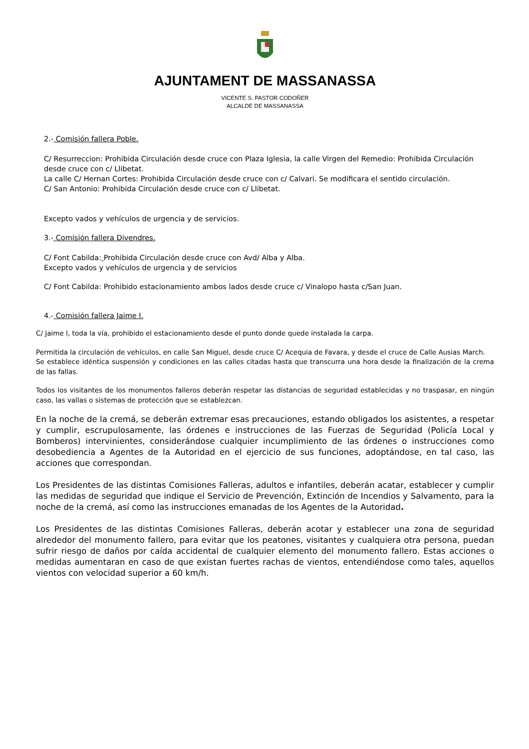AJUNTAMENT DE MASSANASSA
VICENTE S. PASTOR CODOÑER
ALCALDE DE MASSANASSA
2.- Comisión fallera Poble.
C/ Resurreccion: Prohibida Circulación desde cruce con Plaza Iglesia, la calle Virgen del Remedio: Prohibida Circulación desde cruce con c/ Llibetat.
La calle C/ Hernan Cortes: Prohibida Circulación desde cruce con c/ Calvari. Se modificara el sentido circulación.
C/ San Antonio: Prohibida Circulación desde cruce con c/ Llibetat.
Excepto vados y vehículos de urgencia y de servicios.
3.- Comisión fallera Divendres.
C/ Font Cabilda: Prohibida Circulación desde cruce con Avd/ Alba y Alba.
Excepto vados y vehículos de urgencia y de servicios
C/ Font Cabilda: Prohibido estacionamiento ambos lados desde cruce c/ Vinalopo hasta c/San Juan.
4.- Comisión fallera Jaime I.
C/ Jaime I, toda la vía, prohibido el estacionamiento desde el punto donde quede instalada la carpa.
Permitida la circulación de vehículos, en calle San Miguel, desde cruce C/ Acequia de Favara, y desde el cruce de Calle Ausias March.
Se establece idéntica suspensión y condiciones en las calles citadas hasta que transcurra una hora desde la finalización de la crema de las fallas.
Todos los visitantes de los monumentos falleros deberán respetar las distancias de seguridad establecidas y no traspasar, en ningún caso, las vallas o sistemas de protección que se establezcan.
En la noche de la cremá, se deberán extremar esas precauciones, estando obligados los asistentes, a respetar y cumplir, escrupulosamente, las órdenes e instrucciones de las Fuerzas de Seguridad (Policía Local y Bomberos) intervinientes, considerándose cualquier incumplimiento de las órdenes o instrucciones como desobediencia a Agentes de la Autoridad en el ejercicio de sus funciones, adoptándose, en tal caso, las acciones que correspondan.
Los Presidentes de las distintas Comisiones Falleras, adultos e infantiles, deberán acatar, establecer y cumplir las medidas de seguridad que indique el Servicio de Prevención, Extinción de Incendios y Salvamento, para la noche de la cremá, así como las instrucciones emanadas de los Agentes de la Autoridad.
Los Presidentes de las distintas Comisiones Falleras, deberán acotar y establecer una zona de seguridad alrededor del monumento fallero, para evitar que los peatones, visitantes y cualquiera otra persona, puedan sufrir riesgo de daños por caída accidental de cualquier elemento del monumento fallero. Estas acciones o medidas aumentaran en caso de que existan fuertes rachas de vientos, entendiéndose como tales, aquellos vientos con velocidad superior a 60 km/h.